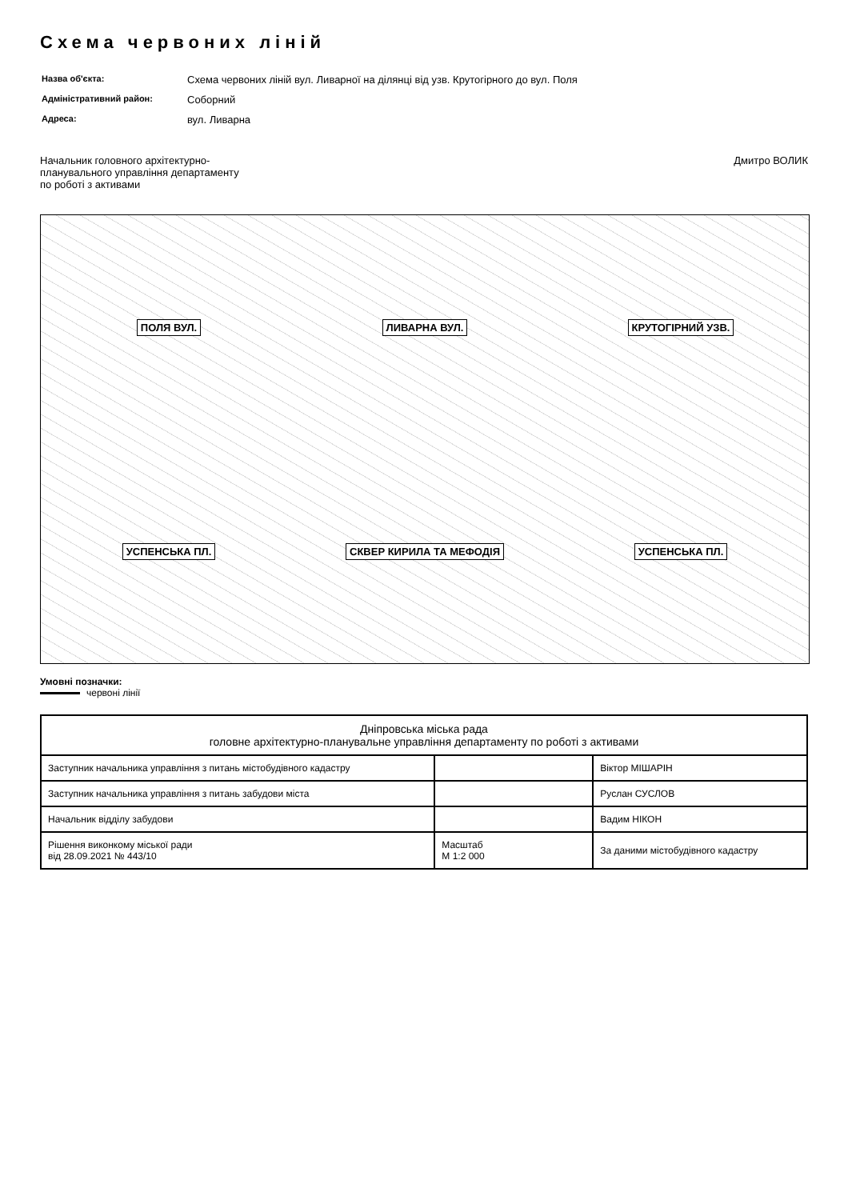Схема червоних ліній
| Назва об'єкта: | Схема червоних ліній вул. Ливарної на ділянці від узв. Крутогірного до вул. Поля |
| Адміністративний район: | Соборний |
| Адреса: | вул. Ливарна |
Начальник головного архітектурно-
планувального управління департаменту
по роботі з активами
Дмитро ВОЛИК
ПОЛЯ ВУЛ. ЛИВАРНА ВУЛ. КРУТОГІРНИЙ УЗВ. УСПЕНСЬКА ПЛ. СКВЕР КИРИЛА ТА МЕФОДІЯ УСПЕНСЬКА ПЛ.
Умовні позначки:
червоні лінії
| Дніпровська міська рада головне архітектурно-планувальне управління департаменту по роботі з активами | | |
| --- | --- | --- |
| Заступник начальника управління з питань містобудівного кадастру | | Віктор МІШАРІН |
| Заступник начальника управління з питань забудови міста | | Руслан СУСЛОВ |
| Начальник відділу забудови | | Вадим НІКОН |
| Рішення виконкому міської ради від 28.09.2021 № 443/10 | Масштаб М 1:2 000 | За даними містобудівного кадастру |